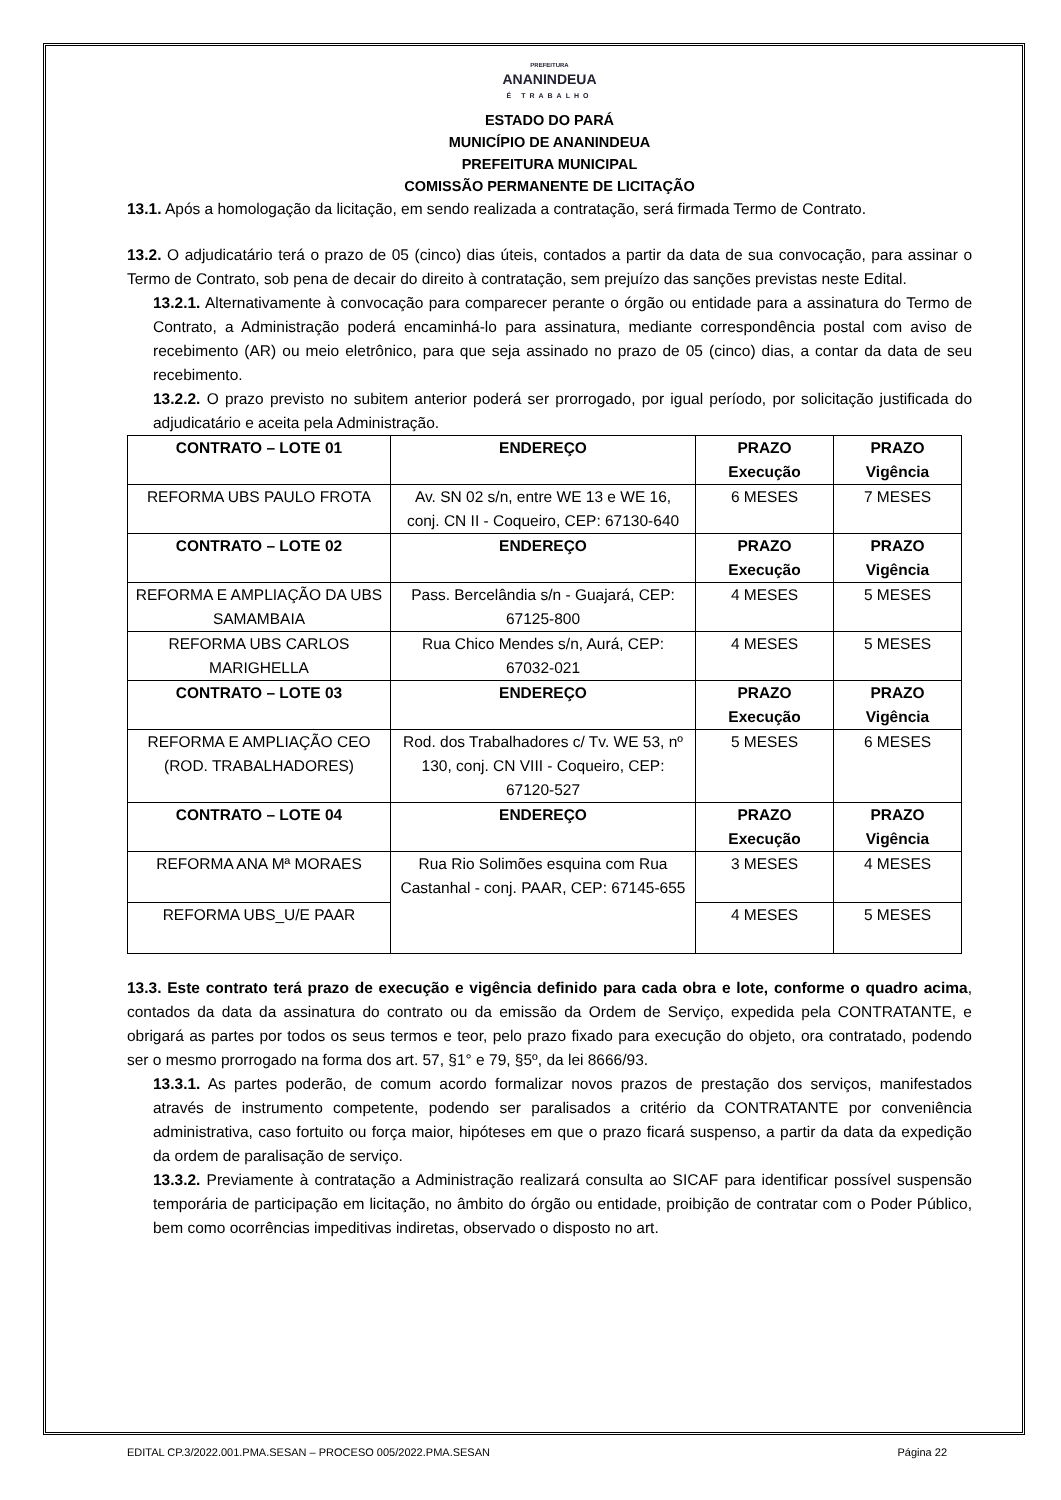PREFEITURA
ANANINDEUA
É TRABALHO
ESTADO DO PARÁ
MUNICÍPIO DE ANANINDEUA
PREFEITURA MUNICIPAL
COMISSÃO PERMANENTE DE LICITAÇÃO
13.1. Após a homologação da licitação, em sendo realizada a contratação, será firmada Termo de Contrato.
13.2. O adjudicatário terá o prazo de 05 (cinco) dias úteis, contados a partir da data de sua convocação, para assinar o Termo de Contrato, sob pena de decair do direito à contratação, sem prejuízo das sanções previstas neste Edital.
13.2.1. Alternativamente à convocação para comparecer perante o órgão ou entidade para a assinatura do Termo de Contrato, a Administração poderá encaminhá-lo para assinatura, mediante correspondência postal com aviso de recebimento (AR) ou meio eletrônico, para que seja assinado no prazo de 05 (cinco) dias, a contar da data de seu recebimento.
13.2.2. O prazo previsto no subitem anterior poderá ser prorrogado, por igual período, por solicitação justificada do adjudicatário e aceita pela Administração.
| CONTRATO – LOTE 01 | ENDEREÇO | PRAZO Execução | PRAZO Vigência |
| --- | --- | --- | --- |
| REFORMA UBS PAULO FROTA | Av. SN 02 s/n, entre WE 13 e WE 16, conj. CN II - Coqueiro, CEP: 67130-640 | 6 MESES | 7 MESES |
| CONTRATO – LOTE 02 | ENDEREÇO | PRAZO Execução | PRAZO Vigência |
| REFORMA E AMPLIAÇÃO DA UBS SAMAMBAIA | Pass. Bercelândia s/n - Guajará, CEP: 67125-800 | 4 MESES | 5 MESES |
| REFORMA UBS CARLOS MARIGHELLA | Rua Chico Mendes s/n, Aurá, CEP: 67032-021 | 4 MESES | 5 MESES |
| CONTRATO – LOTE 03 | ENDEREÇO | PRAZO Execução | PRAZO Vigência |
| REFORMA E AMPLIAÇÃO CEO (ROD. TRABALHADORES) | Rod. dos Trabalhadores c/ Tv. WE 53, nº 130, conj. CN VIII - Coqueiro, CEP: 67120-527 | 5 MESES | 6 MESES |
| CONTRATO – LOTE 04 | ENDEREÇO | PRAZO Execução | PRAZO Vigência |
| REFORMA ANA Mª MORAES | Rua Rio Solimões esquina com Rua Castanhal - conj. PAAR, CEP: 67145-655 | 3 MESES | 4 MESES |
| REFORMA UBS_U/E PAAR | | 4 MESES | 5 MESES |
13.3. Este contrato terá prazo de execução e vigência definido para cada obra e lote, conforme o quadro acima, contados da data da assinatura do contrato ou da emissão da Ordem de Serviço, expedida pela CONTRATANTE, e obrigará as partes por todos os seus termos e teor, pelo prazo fixado para execução do objeto, ora contratado, podendo ser o mesmo prorrogado na forma dos art. 57, §1° e 79, §5º, da lei 8666/93.
13.3.1. As partes poderão, de comum acordo formalizar novos prazos de prestação dos serviços, manifestados através de instrumento competente, podendo ser paralisados a critério da CONTRATANTE por conveniência administrativa, caso fortuito ou força maior, hipóteses em que o prazo ficará suspenso, a partir da data da expedição da ordem de paralisação de serviço.
13.3.2. Previamente à contratação a Administração realizará consulta ao SICAF para identificar possível suspensão temporária de participação em licitação, no âmbito do órgão ou entidade, proibição de contratar com o Poder Público, bem como ocorrências impeditivas indiretas, observado o disposto no art.
EDITAL CP.3/2022.001.PMA.SESAN – PROCESO 005/2022.PMA.SESAN Página 22